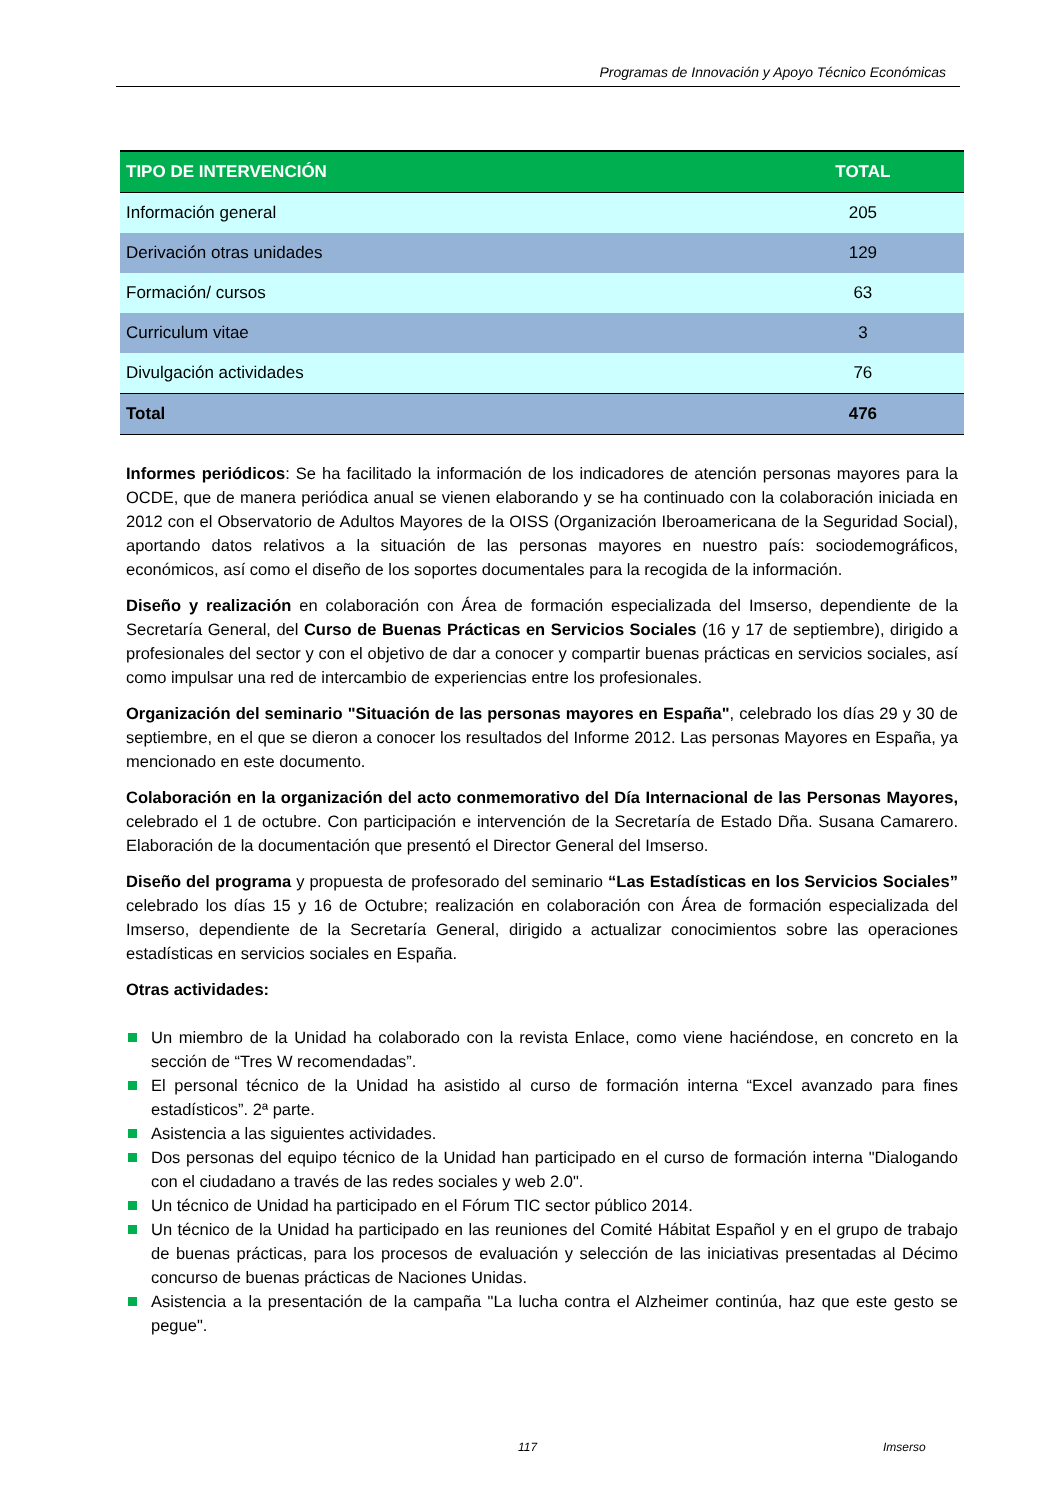Programas de Innovación y Apoyo Técnico Económicas
| TIPO DE INTERVENCIÓN | TOTAL |
| --- | --- |
| Información general | 205 |
| Derivación otras unidades | 129 |
| Formación/ cursos | 63 |
| Curriculum vitae | 3 |
| Divulgación actividades | 76 |
| Total | 476 |
Informes periódicos: Se ha facilitado la información de los indicadores de atención personas mayores para la OCDE, que de manera periódica anual se vienen elaborando y se ha continuado con la colaboración iniciada en 2012 con el Observatorio de Adultos Mayores de la OISS (Organización Iberoamericana de la Seguridad Social), aportando datos relativos a la situación de las personas mayores en nuestro país: sociodemográficos, económicos, así como el diseño de los soportes documentales para la recogida de la información.
Diseño y realización en colaboración con Área de formación especializada del Imserso, dependiente de la Secretaría General, del Curso de Buenas Prácticas en Servicios Sociales (16 y 17 de septiembre), dirigido a profesionales del sector y con el objetivo de dar a conocer y compartir buenas prácticas en servicios sociales, así como impulsar una red de intercambio de experiencias entre los profesionales.
Organización del seminario "Situación de las personas mayores en España", celebrado los días 29 y 30 de septiembre, en el que se dieron a conocer los resultados del Informe 2012. Las personas Mayores en España, ya mencionado en este documento.
Colaboración en la organización del acto conmemorativo del Día Internacional de las Personas Mayores, celebrado el 1 de octubre. Con participación e intervención de la Secretaría de Estado Dña. Susana Camarero. Elaboración de la documentación que presentó el Director General del Imserso.
Diseño del programa y propuesta de profesorado del seminario “Las Estadísticas en los Servicios Sociales” celebrado los días 15 y 16 de Octubre; realización en colaboración con Área de formación especializada del Imserso, dependiente de la Secretaría General, dirigido a actualizar conocimientos sobre las operaciones estadísticas en servicios sociales en España.
Otras actividades:
Un miembro de la Unidad ha colaborado con la revista Enlace, como viene haciéndose, en concreto en la sección de “Tres W recomendadas”.
El personal técnico de la Unidad ha asistido al curso de formación interna “Excel avanzado para fines estadísticos”. 2ª parte.
Asistencia a las siguientes actividades.
Dos personas del equipo técnico de la Unidad han participado en el curso de formación interna "Dialogando con el ciudadano a través de las redes sociales y web 2.0".
Un técnico de Unidad ha participado en el Fórum TIC sector público 2014.
Un técnico de la Unidad ha participado en las reuniones del Comité Hábitat Español y en el grupo de trabajo de buenas prácticas, para los procesos de evaluación y selección de las iniciativas presentadas al Décimo concurso de buenas prácticas de Naciones Unidas.
Asistencia a la presentación de la campaña "La lucha contra el Alzheimer continúa, haz que este gesto se pegue".
117 Imserso